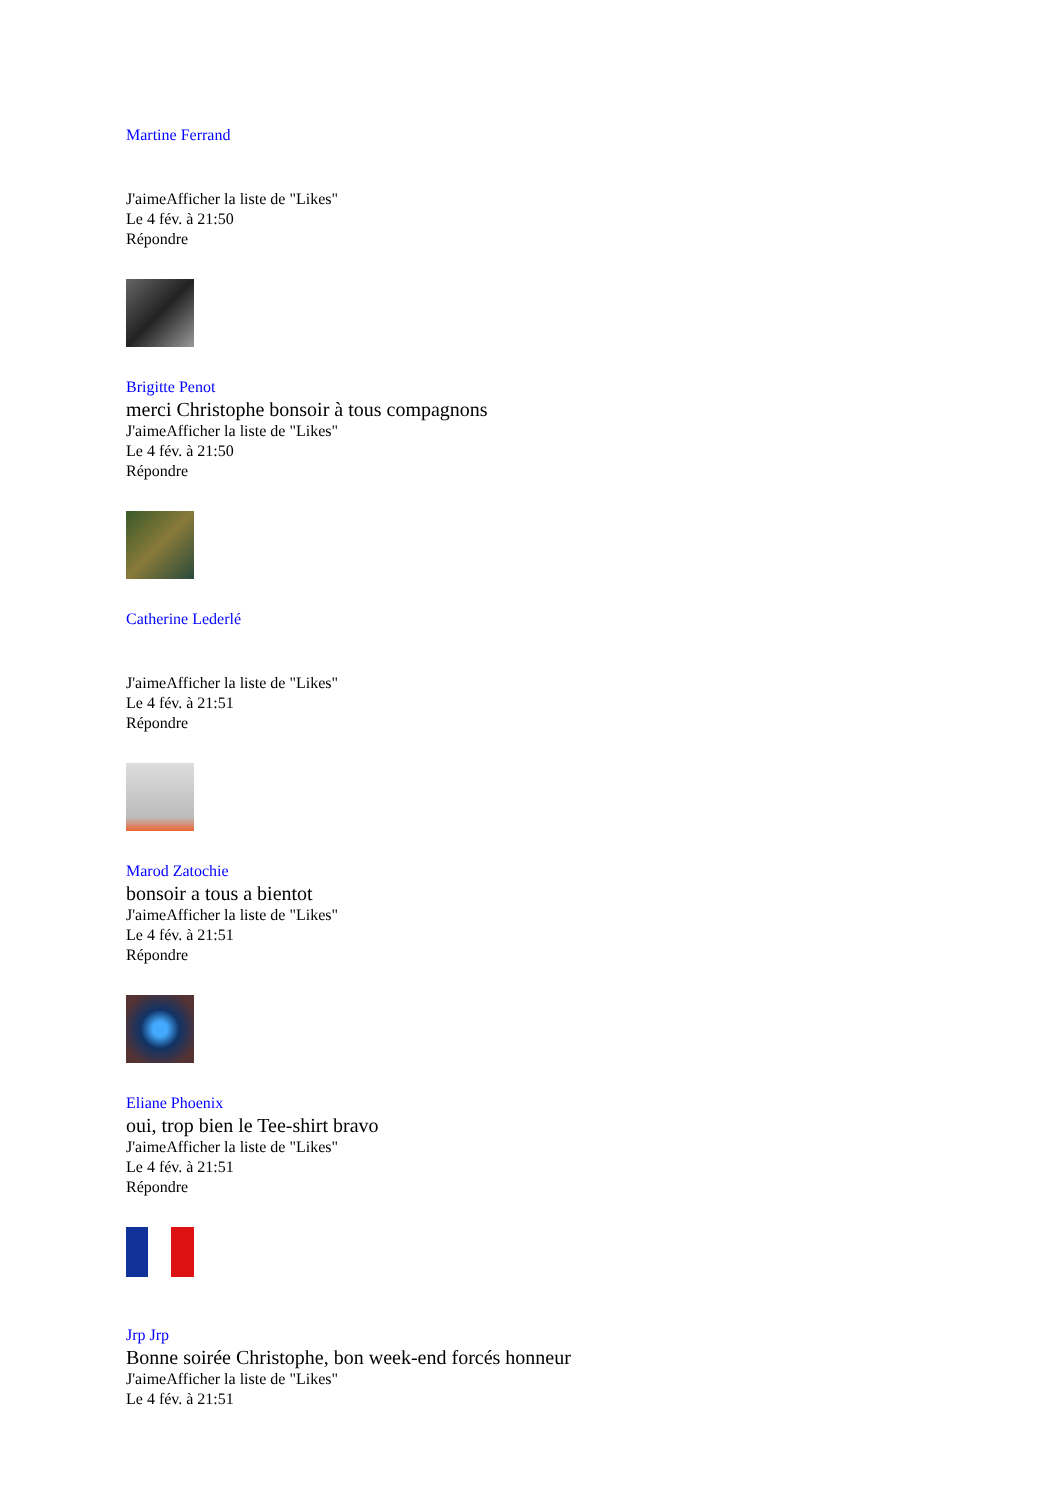Martine Ferrand
J'aimeAfficher la liste de "Likes"
Le 4 fév. à 21:50
Répondre
Brigitte Penot
merci Christophe bonsoir à tous compagnons
J'aimeAfficher la liste de "Likes"
Le 4 fév. à 21:50
Répondre
Catherine Lederlé
J'aimeAfficher la liste de "Likes"
Le 4 fév. à 21:51
Répondre
Marod Zatochie
bonsoir a tous a bientot
J'aimeAfficher la liste de "Likes"
Le 4 fév. à 21:51
Répondre
Eliane Phoenix
oui, trop bien le Tee-shirt bravo
J'aimeAfficher la liste de "Likes"
Le 4 fév. à 21:51
Répondre
Jrp Jrp
Bonne soirée Christophe, bon week-end forcés honneur
J'aimeAfficher la liste de "Likes"
Le 4 fév. à 21:51